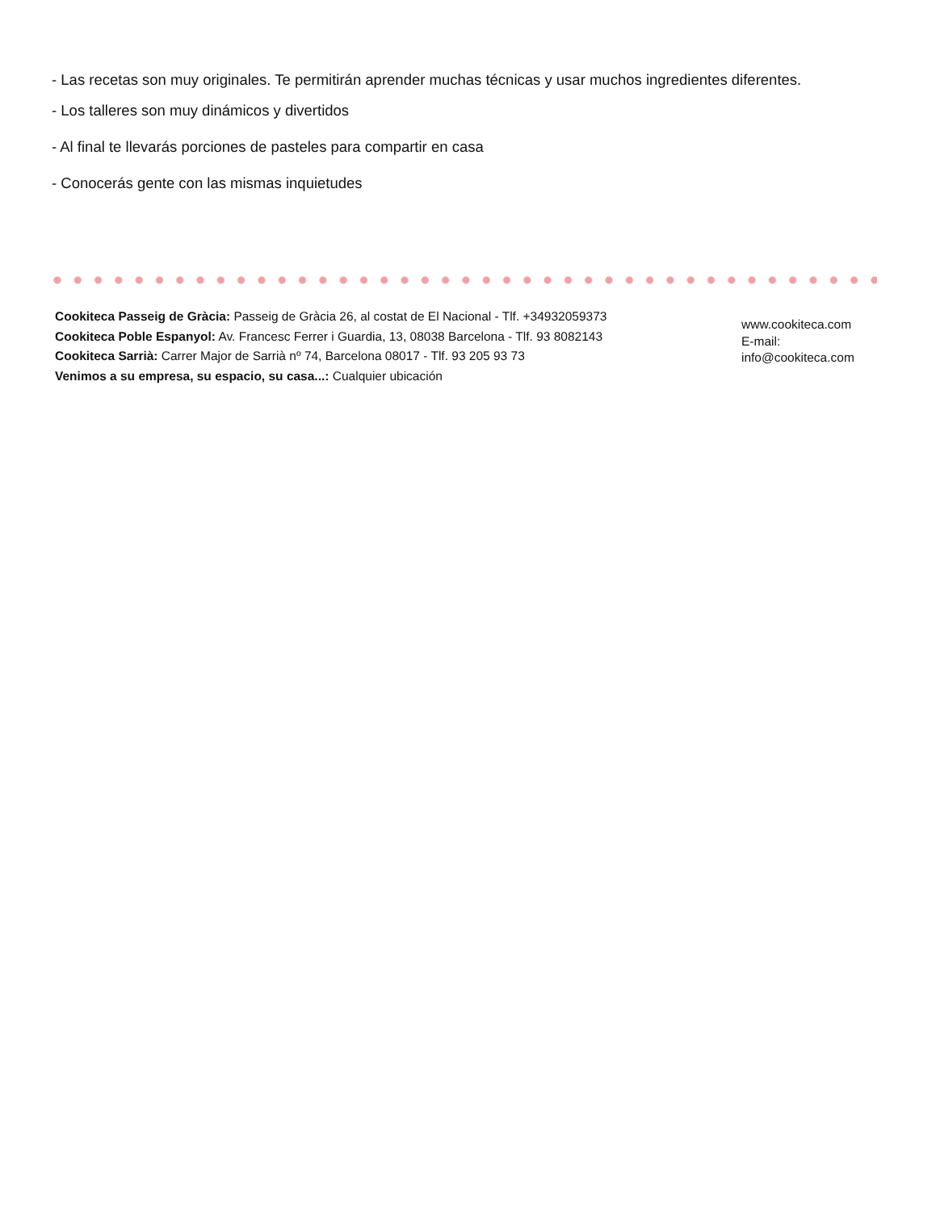- Las recetas son muy originales. Te permitirán aprender muchas técnicas y usar muchos ingredientes diferentes.
- Los talleres son muy dinámicos y divertidos
- Al final te llevarás porciones de pasteles para compartir en casa
- Conocerás gente con las mismas inquietudes
Cookiteca Passeig de Gràcia: Passeig de Gràcia 26, al costat de El Nacional - Tlf. +34932059373
Cookiteca Poble Espanyol: Av. Francesc Ferrer i Guardia, 13, 08038 Barcelona - Tlf. 93 8082143
Cookiteca Sarrià: Carrer Major de Sarrià nº 74, Barcelona 08017 - Tlf. 93 205 93 73
Venimos a su empresa, su espacio, su casa...: Cualquier ubicación
www.cookiteca.com
E-mail:
info@cookiteca.com